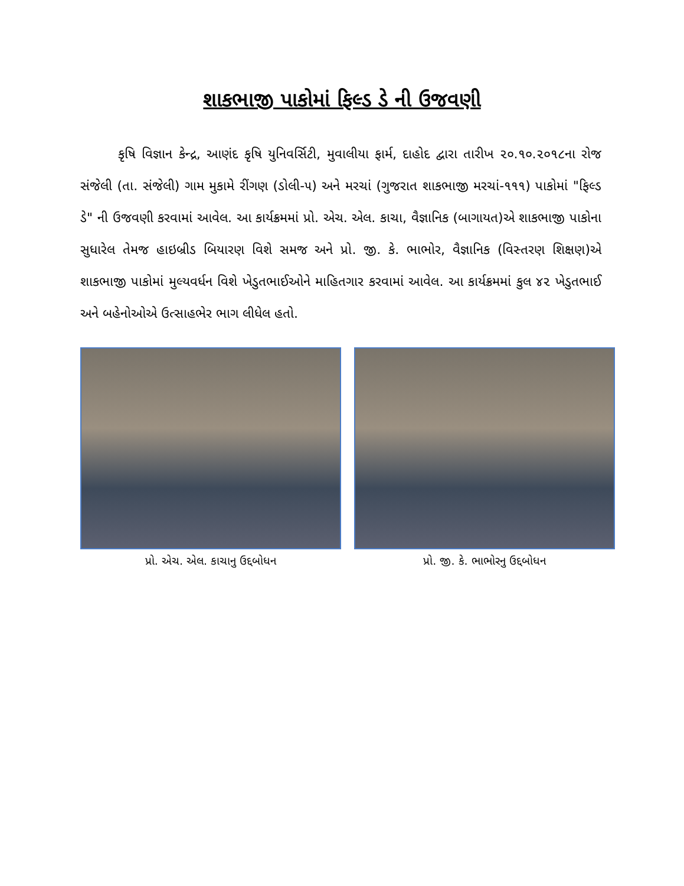શાકભાજી પાકોમાં ફિલ્ડ ડે ની ઉજવણી
કૃષિ વિજ્ઞાન કેન્દ્ર, આણંદ કૃષિ યુનિવર્સિટી, મુવાલીયા ફાર્મ, દાહોદ દ્વારા તારીખ ૨૦.૧૦.૨૦૧૮ના રોજ સંજેલી (તા. સંજેલી) ગામ મુકામે રીંગણ (ડોલી-૫) અને મરચાં (ગુજરાત શાકભાજી મરચાં-૧૧૧) પાકોમાં "ફિલ્ડ ડે" ની ઉજવણી કરવામાં આવેલ. આ કાર્યક્રમમાં પ્રો. એચ. એલ. કાચા, વૈજ્ઞાનિક (બાગાયત)એ શાકભાજી પાકોના સુધારેલ તેમજ હાઇબ્રીડ બિયારણ વિશે સમજ અને પ્રો. જી. કે. ભાભોર, વૈજ્ઞાનિક (વિસ્તરણ શિક્ષણ)એ શાકભાજી પાકોમાં મુલ્યવર્ધન વિશે ખેડુતભાઈઓને માહિતગાર કરવામાં આવેલ. આ કાર્યક્રમમાં કુલ ૪૨ ખેડુતભાઈ અને બહેનોઓએ ઉત્સાહભેર ભાગ લીધેલ હતો.
પ્રો. એચ. એલ. કાચાનુ ઉદ્દબોધન પ્રો. જી. કે. ભાભોરનુ ઉદ્દબોધન